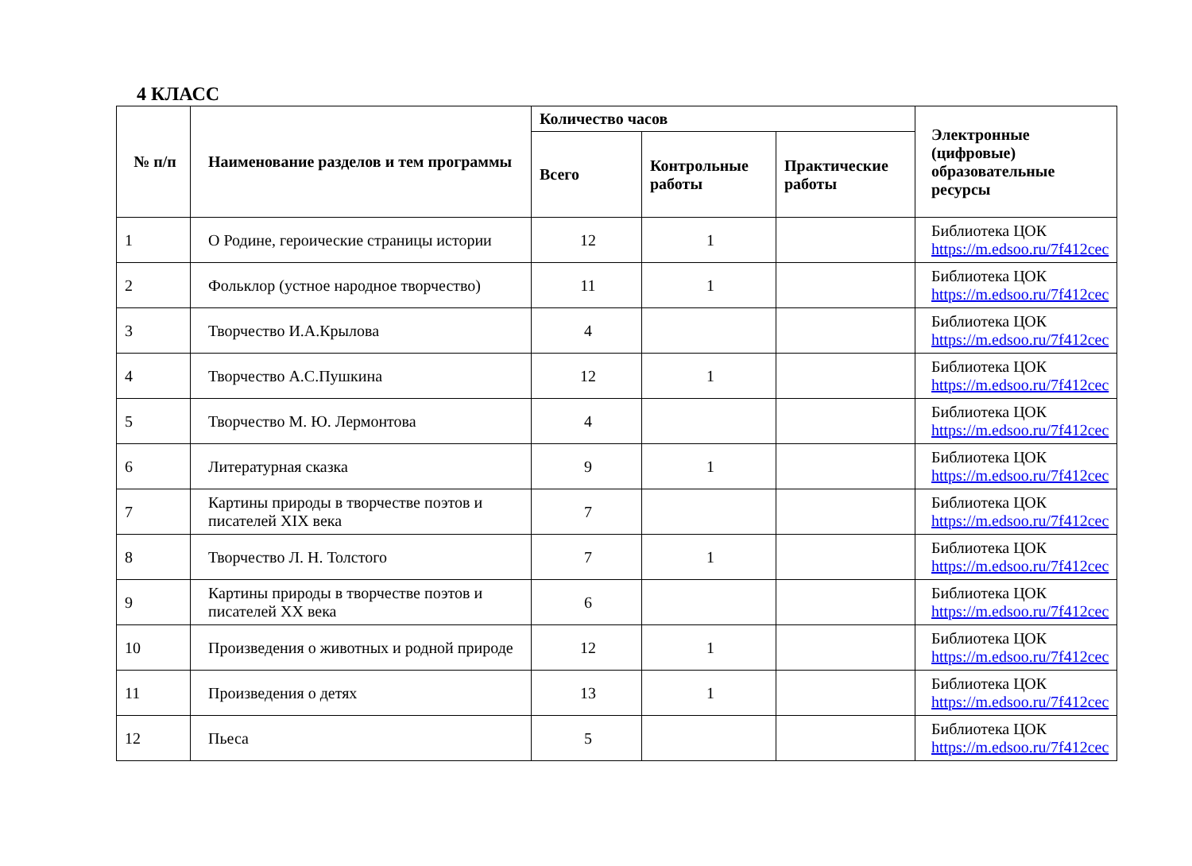4 КЛАСС
| № п/п | Наименование разделов и тем программы | Количество часов | | | Электронные (цифровые) образовательные ресурсы |
| --- | --- | --- | --- | --- | --- |
| | | Всего | Контрольные работы | Практические работы | |
| 1 | О Родине, героические страницы истории | 12 | 1 | | Библиотека ЦОК https://m.edsoo.ru/7f412cec |
| 2 | Фольклор (устное народное творчество) | 11 | 1 | | Библиотека ЦОК https://m.edsoo.ru/7f412cec |
| 3 | Творчество И.А.Крылова | 4 | | | Библиотека ЦОК https://m.edsoo.ru/7f412cec |
| 4 | Творчество А.С.Пушкина | 12 | 1 | | Библиотека ЦОК https://m.edsoo.ru/7f412cec |
| 5 | Творчество М. Ю. Лермонтова | 4 | | | Библиотека ЦОК https://m.edsoo.ru/7f412cec |
| 6 | Литературная сказка | 9 | 1 | | Библиотека ЦОК https://m.edsoo.ru/7f412cec |
| 7 | Картины природы в творчестве поэтов и писателей XIX века | 7 | | | Библиотека ЦОК https://m.edsoo.ru/7f412cec |
| 8 | Творчество Л. Н. Толстого | 7 | 1 | | Библиотека ЦОК https://m.edsoo.ru/7f412cec |
| 9 | Картины природы в творчестве поэтов и писателей XX века | 6 | | | Библиотека ЦОК https://m.edsoo.ru/7f412cec |
| 10 | Произведения о животных и родной природе | 12 | 1 | | Библиотека ЦОК https://m.edsoo.ru/7f412cec |
| 11 | Произведения о детях | 13 | 1 | | Библиотека ЦОК https://m.edsoo.ru/7f412cec |
| 12 | Пьеса | 5 | | | Библиотека ЦОК https://m.edsoo.ru/7f412cec |